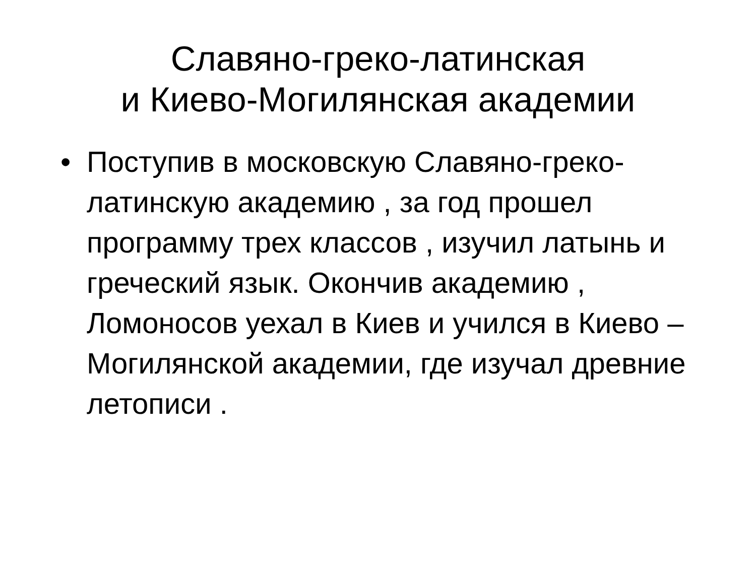Славяно-греко-латинская
и Киево-Могилянская академии
• Поступив в московскую Славяно-греко-латинскую академию , за год прошел программу трех классов , изучил латынь и греческий язык. Окончив академию , Ломоносов уехал в Киев и учился в Киево – Могилянской академии, где изучал древние летописи .